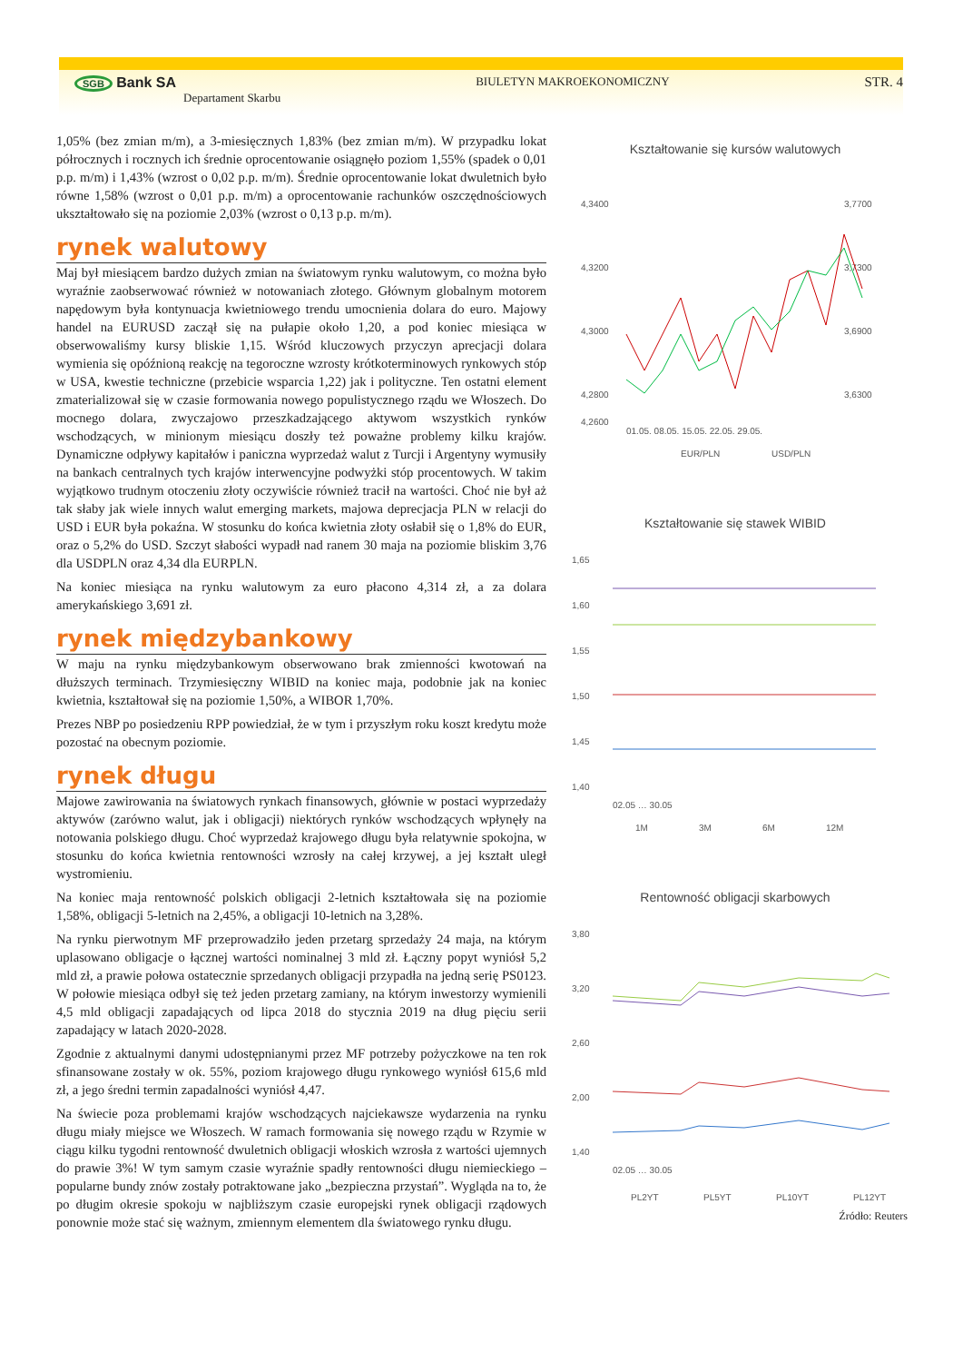SGB Bank SA
Departament Skarbu
BIULETYN MAKROEKONOMICZNY
STR. 4
1,05% (bez zmian m/m), a 3-miesięcznych 1,83% (bez zmian m/m). W przypadku lokat półrocznych i rocznych ich średnie oprocentowanie osiągnęło poziom 1,55% (spadek o 0,01 p.p. m/m) i 1,43% (wzrost o 0,02 p.p. m/m). Średnie oprocentowanie lokat dwuletnich było równe 1,58% (wzrost o 0,01 p.p. m/m) a oprocentowanie rachunków oszczędnościowych ukształtowało się na poziomie 2,03% (wzrost o 0,13 p.p. m/m).
rynek walutowy
Maj był miesiącem bardzo dużych zmian na światowym rynku walutowym, co można było wyraźnie zaobserwować również w notowaniach złotego. Głównym globalnym motorem napędowym była kontynuacja kwietniowego trendu umocnienia dolara do euro. Majowy handel na EURUSD zaczął się na pułapie około 1,20, a pod koniec miesiąca w obserwowaliśmy kursy bliskie 1,15. Wśród kluczowych przyczyn aprecjacji dolara wymienia się opóźnioną reakcję na tegoroczne wzrosty krótkoterminowych rynkowych stóp w USA, kwestie techniczne (przebicie wsparcia 1,22) jak i polityczne. Ten ostatni element zmaterializował się w czasie formowania nowego populistycznego rządu we Włoszech. Do mocnego dolara, zwyczajowo przeszkadzającego aktywom wszystkich rynków wschodzących, w minionym miesiącu doszły też poważne problemy kilku krajów. Dynamiczne odpływy kapitałów i paniczna wyprzedaż walut z Turcji i Argentyny wymusiły na bankach centralnych tych krajów interwencyjne podwyżki stóp procentowych. W takim wyjątkowo trudnym otoczeniu złoty oczywiście również tracił na wartości. Choć nie był aż tak słaby jak wiele innych walut emerging markets, majowa deprecjacja PLN w relacji do USD i EUR była pokaźna. W stosunku do końca kwietnia złoty osłabił się o 1,8% do EUR, oraz o 5,2% do USD. Szczyt słabości wypadł nad ranem 30 maja na poziomie bliskim 3,76 dla USDPLN oraz 4,34 dla EURPLN.
Na koniec miesiąca na rynku walutowym za euro płacono 4,314 zł, a za dolara amerykańskiego 3,691 zł.
rynek międzybankowy
W maju na rynku międzybankowym obserwowano brak zmienności kwotowań na dłuższych terminach. Trzymiesięczny WIBID na koniec maja, podobnie jak na koniec kwietnia, kształtował się na poziomie 1,50%, a WIBOR 1,70%.
Prezes NBP po posiedzeniu RPP powiedział, że w tym i przyszłym roku koszt kredytu może pozostać na obecnym poziomie.
rynek długu
Majowe zawirowania na światowych rynkach finansowych, głównie w postaci wyprzedaży aktywów (zarówno walut, jak i obligacji) niektórych rynków wschodzących wpłynęły na notowania polskiego długu. Choć wyprzedaż krajowego długu była relatywnie spokojna, w stosunku do końca kwietnia rentowności wzrosły na całej krzywej, a jej kształt uległ wystromieniu.
Na koniec maja rentowność polskich obligacji 2-letnich kształtowała się na poziomie 1,58%, obligacji 5-letnich na 2,45%, a obligacji 10-letnich na 3,28%.
Na rynku pierwotnym MF przeprowadziło jeden przetarg sprzedaży 24 maja, na którym uplasowano obligacje o łącznej wartości nominalnej 3 mld zł. Łączny popyt wyniósł 5,2 mld zł, a prawie połowa ostatecznie sprzedanych obligacji przypadła na jedną serię PS0123. W połowie miesiąca odbył się też jeden przetarg zamiany, na którym inwestorzy wymienili 4,5 mld obligacji zapadających od lipca 2018 do stycznia 2019 na dług pięciu serii zapadający w latach 2020-2028.
Zgodnie z aktualnymi danymi udostępnianymi przez MF potrzeby pożyczkowe na ten rok sfinansowane zostały w ok. 55%, poziom krajowego długu rynkowego wyniósł 615,6 mld zł, a jego średni termin zapadalności wyniósł 4,47.
Na świecie poza problemami krajów wschodzących najciekawsze wydarzenia na rynku długu miały miejsce we Włoszech. W ramach formowania się nowego rządu w Rzymie w ciągu kilku tygodni rentowność dwuletnich obligacji włoskich wzrosła z wartości ujemnych do prawie 3%! W tym samym czasie wyraźnie spadły rentowności długu niemieckiego – popularne bundy znów zostały potraktowane jako „bezpieczna przystań”. Wygląda na to, że po długim okresie spokoju w najbliższym czasie europejski rynek obligacji rządowych ponownie może stać się ważnym, zmiennym elementem dla światowego rynku długu.
Kształtowanie się kursów walutowych
4,3400
4,3200
4,3000
4,2800
4,2600
3,7700
3,7300
3,6900
3,6300
01.05. 08.05. 15.05. 22.05. 29.05.
EUR/PLN
USD/PLN
Kształtowanie się stawek WIBID
1,65
1,60
1,55
1,50
1,45
1,40
02.05 … 30.05
1M
3M
6M
12M
Rentowność obligacji skarbowych
3,80
3,20
2,60
2,00
1,40
02.05 … 30.05
PL2YT
PL5YT
PL10YT
PL12YT
Źródło: Reuters